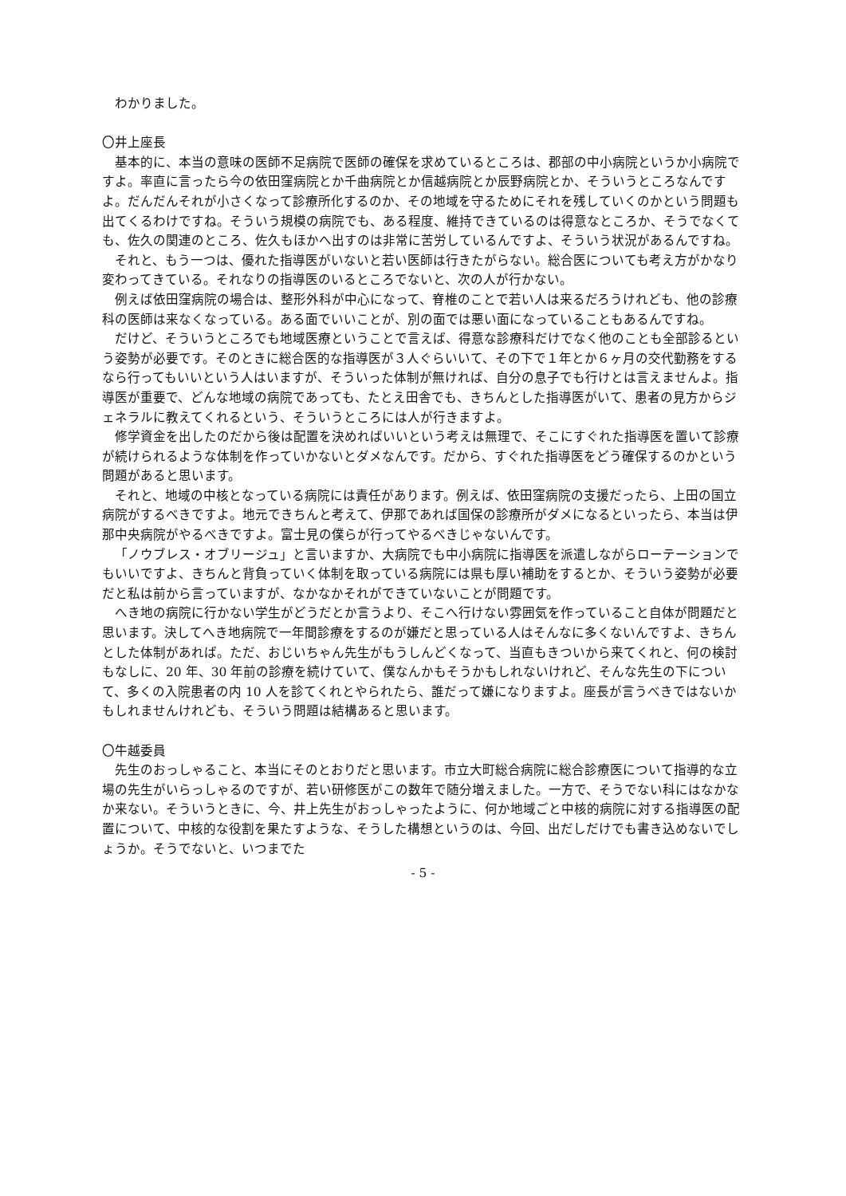わかりました。
〇井上座長
基本的に、本当の意味の医師不足病院で医師の確保を求めているところは、郡部の中小病院というか小病院ですよ。率直に言ったら今の依田窪病院とか千曲病院とか信越病院とか辰野病院とか、そういうところなんですよ。だんだんそれが小さくなって診療所化するのか、その地域を守るためにそれを残していくのかという問題も出てくるわけですね。そういう規模の病院でも、ある程度、維持できているのは得意なところか、そうでなくても、佐久の関連のところ、佐久もほかへ出すのは非常に苦労しているんですよ、そういう状況があるんですね。
それと、もう一つは、優れた指導医がいないと若い医師は行きたがらない。総合医についても考え方がかなり変わってきている。それなりの指導医のいるところでないと、次の人が行かない。
例えば依田窪病院の場合は、整形外科が中心になって、脊椎のことで若い人は来るだろうけれども、他の診療科の医師は来なくなっている。ある面でいいことが、別の面では悪い面になっていることもあるんですね。
だけど、そういうところでも地域医療ということで言えば、得意な診療科だけでなく他のことも全部診るという姿勢が必要です。そのときに総合医的な指導医が３人ぐらいいて、その下で１年とか６ヶ月の交代勤務をするなら行ってもいいという人はいますが、そういった体制が無ければ、自分の息子でも行けとは言えませんよ。指導医が重要で、どんな地域の病院であっても、たとえ田舎でも、きちんとした指導医がいて、患者の見方からジェネラルに教えてくれるという、そういうところには人が行きますよ。
修学資金を出したのだから後は配置を決めればいいという考えは無理で、そこにすぐれた指導医を置いて診療が続けられるような体制を作っていかないとダメなんです。だから、すぐれた指導医をどう確保するのかという問題があると思います。
それと、地域の中核となっている病院には責任があります。例えば、依田窪病院の支援だったら、上田の国立病院がするべきですよ。地元できちんと考えて、伊那であれば国保の診療所がダメになるといったら、本当は伊那中央病院がやるべきですよ。富士見の僕らが行ってやるべきじゃないんです。
「ノウブレス・オブリージュ」と言いますか、大病院でも中小病院に指導医を派遣しながらローテーションでもいいですよ、きちんと背負っていく体制を取っている病院には県も厚い補助をするとか、そういう姿勢が必要だと私は前から言っていますが、なかなかそれができていないことが問題です。
へき地の病院に行かない学生がどうだとか言うより、そこへ行けない雰囲気を作っていること自体が問題だと思います。決してへき地病院で一年間診療をするのが嫌だと思っている人はそんなに多くないんですよ、きちんとした体制があれば。ただ、おじいちゃん先生がもうしんどくなって、当直もきついから来てくれと、何の検討もなしに、20 年、30 年前の診療を続けていて、僕なんかもそうかもしれないけれど、そんな先生の下について、多くの入院患者の内 10 人を診てくれとやられたら、誰だって嫌になりますよ。座長が言うべきではないかもしれませんけれども、そういう問題は結構あると思います。
〇牛越委員
先生のおっしゃること、本当にそのとおりだと思います。市立大町総合病院に総合診療医について指導的な立場の先生がいらっしゃるのですが、若い研修医がこの数年で随分増えました。一方で、そうでない科にはなかなか来ない。そういうときに、今、井上先生がおっしゃったように、何か地域ごと中核的病院に対する指導医の配置について、中核的な役割を果たすような、そうした構想というのは、今回、出だしだけでも書き込めないでしょうか。そうでないと、いつまでた
- 5 -